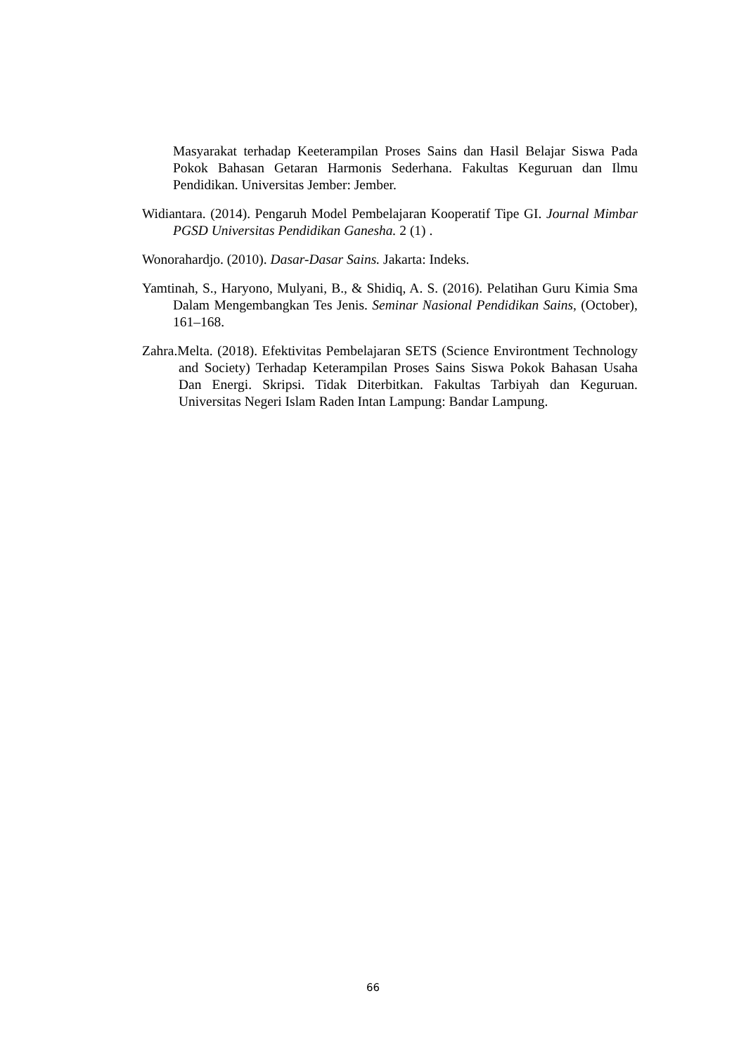Masyarakat terhadap Keeterampilan Proses Sains dan Hasil Belajar Siswa Pada Pokok Bahasan Getaran Harmonis Sederhana. Fakultas Keguruan dan Ilmu Pendidikan. Universitas Jember: Jember.
Widiantara. (2014). Pengaruh Model Pembelajaran Kooperatif Tipe GI. Journal Mimbar PGSD Universitas Pendidikan Ganesha. 2 (1) .
Wonorahardjo. (2010). Dasar-Dasar Sains. Jakarta: Indeks.
Yamtinah, S., Haryono, Mulyani, B., & Shidiq, A. S. (2016). Pelatihan Guru Kimia Sma Dalam Mengembangkan Tes Jenis. Seminar Nasional Pendidikan Sains, (October), 161–168.
Zahra.Melta. (2018). Efektivitas Pembelajaran SETS (Science Environtment Technology and Society) Terhadap Keterampilan Proses Sains Siswa Pokok Bahasan Usaha Dan Energi. Skripsi. Tidak Diterbitkan. Fakultas Tarbiyah dan Keguruan. Universitas Negeri Islam Raden Intan Lampung: Bandar Lampung.
66